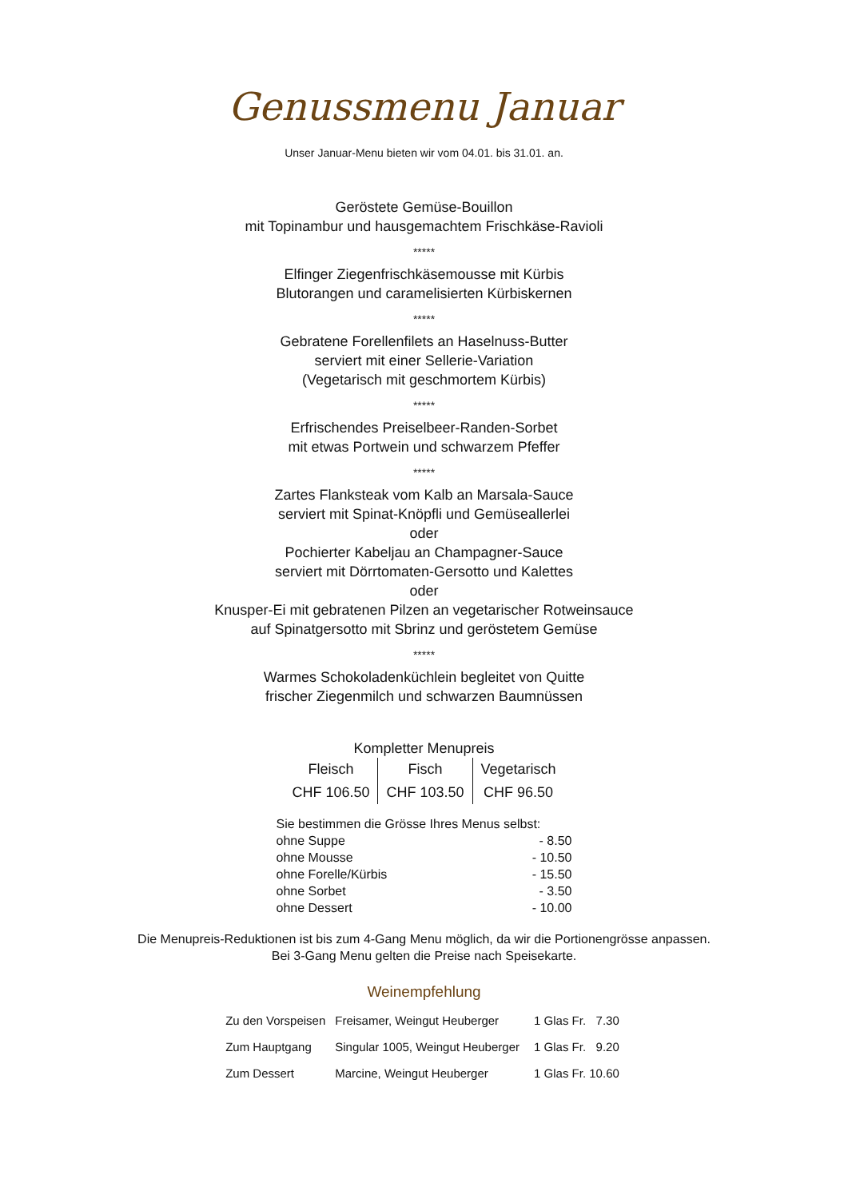Genussmenu Januar
Unser Januar-Menu bieten wir vom 04.01. bis 31.01. an.
Geröstete Gemüse-Bouillon
mit Topinambur und hausgemachtem Frischkäse-Ravioli
*****
Elfinger Ziegenfrischkäsemousse mit Kürbis
Blutorangen und caramelisierten Kürbiskernen
*****
Gebratene Forellenfilets an Haselnuss-Butter
serviert mit einer Sellerie-Variation
(Vegetarisch mit geschmortem Kürbis)
*****
Erfrischendes Preiselbeer-Randen-Sorbet
mit etwas Portwein und schwarzem Pfeffer
*****
Zartes Flanksteak vom Kalb an Marsala-Sauce
serviert mit Spinat-Knöpfli und Gemüseallerlei
oder
Pochierter Kabeljau an Champagner-Sauce
serviert mit Dörrtomaten-Gersotto und Kalettes
oder
Knusper-Ei mit gebratenen Pilzen an vegetarischer Rotweinsauce
auf Spinatgersotto mit Sbrinz und geröstetem Gemüse
*****
Warmes Schokoladenküchlein begleitet von Quitte
frischer Ziegenmilch und schwarzen Baumnüssen
| Kompletter Menupreis | | |
| --- | --- | --- |
| Fleisch | Fisch | Vegetarisch |
| CHF 106.50 | CHF 103.50 | CHF 96.50 |
| Sie bestimmen die Grösse Ihres Menus selbst: | |
| ohne Suppe | - 8.50 |
| ohne Mousse | - 10.50 |
| ohne Forelle/Kürbis | - 15.50 |
| ohne Sorbet | - 3.50 |
| ohne Dessert | - 10.00 |
Die Menupreis-Reduktionen ist bis zum 4-Gang Menu möglich, da wir die Portionengrösse anpassen.
Bei 3-Gang Menu gelten die Preise nach Speisekarte.
Weinempfehlung
| Zu den Vorspeisen | Freisamer, Weingut Heuberger | 1 Glas Fr. 7.30 |
| Zum Hauptgang | Singular 1005, Weingut Heuberger | 1 Glas Fr. 9.20 |
| Zum Dessert | Marcine, Weingut Heuberger | 1 Glas Fr. 10.60 |